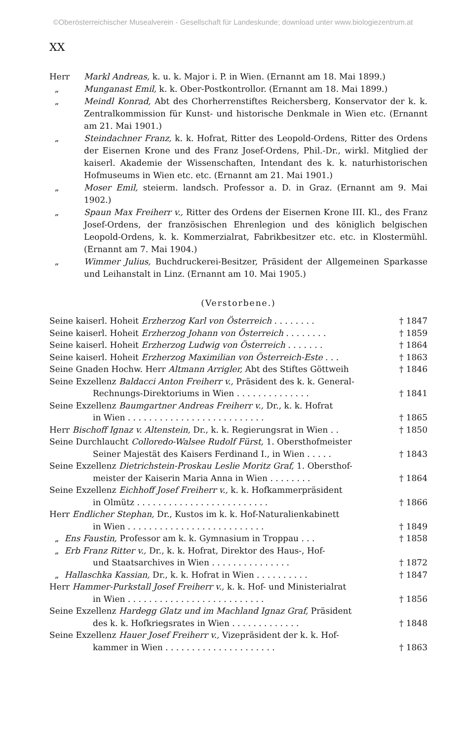©Oberösterreichischer Musealverein - Gesellschaft für Landeskunde; download unter www.biologiezentrum.at
XX
Herr Markl Andreas, k. u. k. Major i. P. in Wien. (Ernannt am 18. Mai 1899.)
„ Munganast Emil, k. k. Ober-Postkontrollor. (Ernannt am 18. Mai 1899.)
„ Meindl Konrad, Abt des Chorherrenstiftes Reichersberg, Konservator der k. k. Zentralkommission für Kunst- und historische Denkmale in Wien etc. (Ernannt am 21. Mai 1901.)
„ Steindachner Franz, k. k. Hofrat, Ritter des Leopold-Ordens, Ritter des Ordens der Eisernen Krone und des Franz Josef-Ordens, Phil.-Dr., wirkl. Mitglied der kaiserl. Akademie der Wissenschaften, Intendant des k. k. naturhistorischen Hofmuseums in Wien etc. etc. (Ernannt am 21. Mai 1901.)
„ Moser Emil, steierm. landsch. Professor a. D. in Graz. (Ernannt am 9. Mai 1902.)
„ Spaun Max Freiherr v., Ritter des Ordens der Eisernen Krone III. Kl., des Franz Josef-Ordens, der französischen Ehrenlegion und des königlich belgischen Leopold-Ordens, k. k. Kommerzialrat, Fabrikbesitzer etc. etc. in Klostermühl. (Ernannt am 7. Mai 1904.)
„ Wimmer Julius, Buchdruckerei-Besitzer, Präsident der Allgemeinen Sparkasse und Leihanstalt in Linz. (Ernannt am 10. Mai 1905.)
(Verstorbene.)
Seine kaiserl. Hoheit Erzherzog Karl von Österreich . . . . . . . .
† 1847
Seine kaiserl. Hoheit Erzherzog Johann von Österreich . . . . . . . .
† 1859
Seine kaiserl. Hoheit Erzherzog Ludwig von Österreich . . . . . . .
† 1864
Seine kaiserl. Hoheit Erzherzog Maximilian von Österreich-Este . . .
† 1863
Seine Gnaden Hochw. Herr Altmann Arrigler, Abt des Stiftes Göttweih
† 1846
Seine Exzellenz Baldacci Anton Freiherr v., Präsident des k. k. General-
Rechnungs-Direktoriums in Wien . . . . . . . . . . . . . .
† 1841
Seine Exzellenz Baumgartner Andreas Freiherr v., Dr., k. k. Hofrat
in Wien . . . . . . . . . . . . . . . . . . . . . . . . . .
† 1865
Herr Bischoff Ignaz v. Altenstein, Dr., k. k. Regierungsrat in Wien . .
† 1850
Seine Durchlaucht Colloredo-Walsee Rudolf Fürst, 1. Obersthofmeister
Seiner Majestät des Kaisers Ferdinand I., in Wien . . . . .
† 1843
Seine Exzellenz Dietrichstein-Proskau Leslie Moritz Graf, 1. Obersthof-
meister der Kaiserin Maria Anna in Wien . . . . . . . .
† 1864
Seine Exzellenz Eichhoff Josef Freiherr v., k. k. Hofkammerpräsident
in Olmütz . . . . . . . . . . . . . . . . . . . . . . . . .
† 1866
Herr Endlicher Stephan, Dr., Kustos im k. k. Hof-Naturalienkabinett
in Wien . . . . . . . . . . . . . . . . . . . . . . . . . .
† 1849
„ Ens Faustin, Professor am k. k. Gymnasium in Troppau . . .
† 1858
„ Erb Franz Ritter v., Dr., k. k. Hofrat, Direktor des Haus-, Hof-
und Staatsarchives in Wien . . . . . . . . . . . . . . .
† 1872
„ Hallaschka Kassian, Dr., k. k. Hofrat in Wien . . . . . . . . . .
† 1847
Herr Hammer-Purkstall Josef Freiherr v., k. k. Hof- und Ministerialrat
in Wien . . . . . . . . . . . . . . . . . . . . . . . . . .
† 1856
Seine Exzellenz Hardegg Glatz und im Machland Ignaz Graf, Präsident
des k. k. Hofkriegsrates in Wien . . . . . . . . . . . . .
† 1848
Seine Exzellenz Hauer Josef Freiherr v., Vizepräsident der k. k. Hof-
kammer in Wien . . . . . . . . . . . . . . . . . . . . .
† 1863